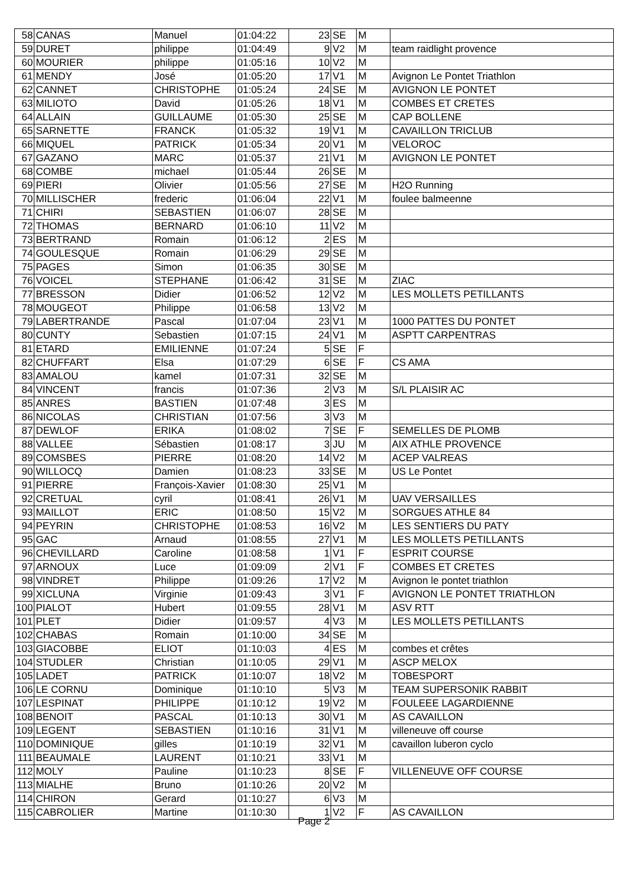| 58 | CANAS | Manuel | 01:04:22 | 23 | SE | M | |
| 59 | DURET | philippe | 01:04:49 | 9 | V2 | M | team raidlight provence |
| 60 | MOURIER | philippe | 01:05:16 | 10 | V2 | M | |
| 61 | MENDY | José | 01:05:20 | 17 | V1 | M | Avignon Le Pontet Triathlon |
| 62 | CANNET | CHRISTOPHE | 01:05:24 | 24 | SE | M | AVIGNON LE PONTET |
| 63 | MILIOTO | David | 01:05:26 | 18 | V1 | M | COMBES ET CRETES |
| 64 | ALLAIN | GUILLAUME | 01:05:30 | 25 | SE | M | CAP BOLLENE |
| 65 | SARNETTE | FRANCK | 01:05:32 | 19 | V1 | M | CAVAILLON TRICLUB |
| 66 | MIQUEL | PATRICK | 01:05:34 | 20 | V1 | M | VELOROC |
| 67 | GAZANO | MARC | 01:05:37 | 21 | V1 | M | AVIGNON LE PONTET |
| 68 | COMBE | michael | 01:05:44 | 26 | SE | M | |
| 69 | PIERI | Olivier | 01:05:56 | 27 | SE | M | H2O Running |
| 70 | MILLISCHER | frederic | 01:06:04 | 22 | V1 | M | foulee balmeenne |
| 71 | CHIRI | SEBASTIEN | 01:06:07 | 28 | SE | M | |
| 72 | THOMAS | BERNARD | 01:06:10 | 11 | V2 | M | |
| 73 | BERTRAND | Romain | 01:06:12 | 2 | ES | M | |
| 74 | GOULESQUE | Romain | 01:06:29 | 29 | SE | M | |
| 75 | PAGES | Simon | 01:06:35 | 30 | SE | M | |
| 76 | VOICEL | STEPHANE | 01:06:42 | 31 | SE | M | ZIAC |
| 77 | BRESSON | Didier | 01:06:52 | 12 | V2 | M | LES MOLLETS PETILLANTS |
| 78 | MOUGEOT | Philippe | 01:06:58 | 13 | V2 | M | |
| 79 | LABERTRANDE | Pascal | 01:07:04 | 23 | V1 | M | 1000 PATTES DU PONTET |
| 80 | CUNTY | Sebastien | 01:07:15 | 24 | V1 | M | ASPTT CARPENTRAS |
| 81 | ETARD | EMILIENNE | 01:07:24 | 5 | SE | F | |
| 82 | CHUFFART | Elsa | 01:07:29 | 6 | SE | F | CS AMA |
| 83 | AMALOU | kamel | 01:07:31 | 32 | SE | M | |
| 84 | VINCENT | francis | 01:07:36 | 2 | V3 | M | S/L PLAISIR AC |
| 85 | ANRES | BASTIEN | 01:07:48 | 3 | ES | M | |
| 86 | NICOLAS | CHRISTIAN | 01:07:56 | 3 | V3 | M | |
| 87 | DEWLOF | ERIKA | 01:08:02 | 7 | SE | F | SEMELLES DE PLOMB |
| 88 | VALLEE | Sébastien | 01:08:17 | 3 | JU | M | AIX ATHLE PROVENCE |
| 89 | COMSBES | PIERRE | 01:08:20 | 14 | V2 | M | ACEP VALREAS |
| 90 | WILLOCQ | Damien | 01:08:23 | 33 | SE | M | US Le Pontet |
| 91 | PIERRE | François-Xavier | 01:08:30 | 25 | V1 | M | |
| 92 | CRETUAL | cyril | 01:08:41 | 26 | V1 | M | UAV VERSAILLES |
| 93 | MAILLOT | ERIC | 01:08:50 | 15 | V2 | M | SORGUES ATHLE 84 |
| 94 | PEYRIN | CHRISTOPHE | 01:08:53 | 16 | V2 | M | LES SENTIERS DU PATY |
| 95 | GAC | Arnaud | 01:08:55 | 27 | V1 | M | LES MOLLETS PETILLANTS |
| 96 | CHEVILLARD | Caroline | 01:08:58 | 1 | V1 | F | ESPRIT COURSE |
| 97 | ARNOUX | Luce | 01:09:09 | 2 | V1 | F | COMBES ET CRETES |
| 98 | VINDRET | Philippe | 01:09:26 | 17 | V2 | M | Avignon le pontet triathlon |
| 99 | XICLUNA | Virginie | 01:09:43 | 3 | V1 | F | AVIGNON LE PONTET TRIATHLON |
| 100 | PIALOT | Hubert | 01:09:55 | 28 | V1 | M | ASV RTT |
| 101 | PLET | Didier | 01:09:57 | 4 | V3 | M | LES MOLLETS PETILLANTS |
| 102 | CHABAS | Romain | 01:10:00 | 34 | SE | M | |
| 103 | GIACOBBE | ELIOT | 01:10:03 | 4 | ES | M | combes et crêtes |
| 104 | STUDLER | Christian | 01:10:05 | 29 | V1 | M | ASCP MELOX |
| 105 | LADET | PATRICK | 01:10:07 | 18 | V2 | M | TOBESPORT |
| 106 | LE CORNU | Dominique | 01:10:10 | 5 | V3 | M | TEAM SUPERSONIK RABBIT |
| 107 | LESPINAT | PHILIPPE | 01:10:12 | 19 | V2 | M | FOULEEE LAGARDIENNE |
| 108 | BENOIT | PASCAL | 01:10:13 | 30 | V1 | M | AS CAVAILLON |
| 109 | LEGENT | SEBASTIEN | 01:10:16 | 31 | V1 | M | villeneuve off course |
| 110 | DOMINIQUE | gilles | 01:10:19 | 32 | V1 | M | cavaillon luberon cyclo |
| 111 | BEAUMALE | LAURENT | 01:10:21 | 33 | V1 | M | |
| 112 | MOLY | Pauline | 01:10:23 | 8 | SE | F | VILLENEUVE OFF COURSE |
| 113 | MIALHE | Bruno | 01:10:26 | 20 | V2 | M | |
| 114 | CHIRON | Gerard | 01:10:27 | 6 | V3 | M | |
| 115 | CABROLIER | Martine | 01:10:30 | 1 | V2 | F | AS CAVAILLON |
Page 2